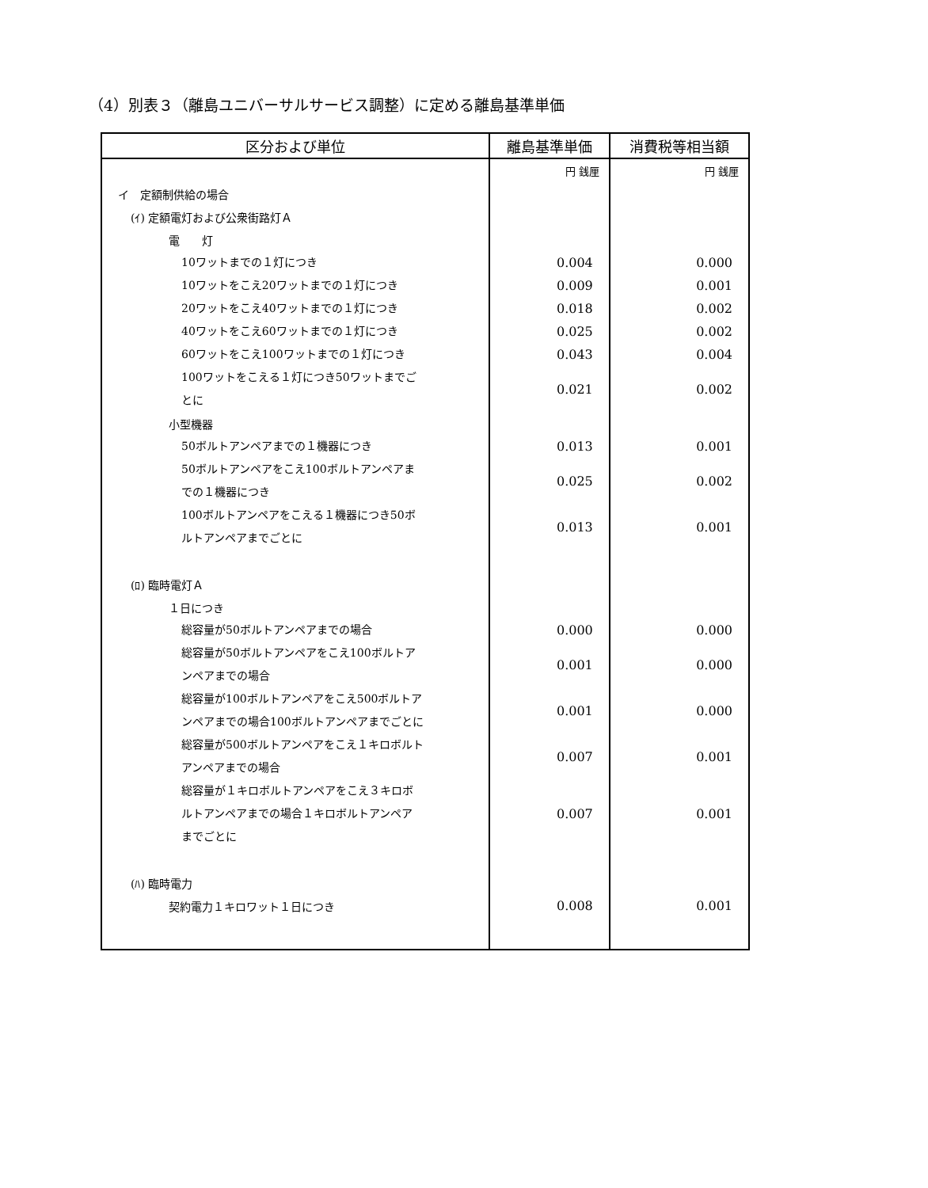（4）別表３（離島ユニバーサルサービス調整）に定める離島基準単価
| 区分および単位 | 離島基準単価 | 消費税等相当額 |
| --- | --- | --- |
| | 円 銭厘 | 円 銭厘 |
| イ 定額制供給の場合 | | |
| (ｲ) 定額電灯および公衆街路灯Ａ | | |
| 電 灯 | | |
| 10ワットまでの１灯につき | 0.004 | 0.000 |
| 10ワットをこえ20ワットまでの１灯につき | 0.009 | 0.001 |
| 20ワットをこえ40ワットまでの１灯につき | 0.018 | 0.002 |
| 40ワットをこえ60ワットまでの１灯につき | 0.025 | 0.002 |
| 60ワットをこえ100ワットまでの１灯につき | 0.043 | 0.004 |
| 100ワットをこえる１灯につき50ワットまでご とに | 0.021 | 0.002 |
| 小型機器 | | |
| 50ボルトアンペアまでの１機器につき | 0.013 | 0.001 |
| 50ボルトアンペアをこえ100ボルトアンペアま での１機器につき | 0.025 | 0.002 |
| 100ボルトアンペアをこえる１機器につき50ボ ルトアンペアまでごとに | 0.013 | 0.001 |
| (ﾛ) 臨時電灯Ａ | | |
| １日につき | | |
| 総容量が50ボルトアンペアまでの場合 | 0.000 | 0.000 |
| 総容量が50ボルトアンペアをこえ100ボルトア ンペアまでの場合 | 0.001 | 0.000 |
| 総容量が100ボルトアンペアをこえ500ボルトア ンペアまでの場合100ボルトアンペアまでごとに | 0.001 | 0.000 |
| 総容量が500ボルトアンペアをこえ１キロボルト アンペアまでの場合 | 0.007 | 0.001 |
| 総容量が１キロボルトアンペアをこえ３キロボ ルトアンペアまでの場合１キロボルトアンペア までごとに | 0.007 | 0.001 |
| (ﾊ) 臨時電力 | | |
| 契約電力１キロワット１日につき | 0.008 | 0.001 |